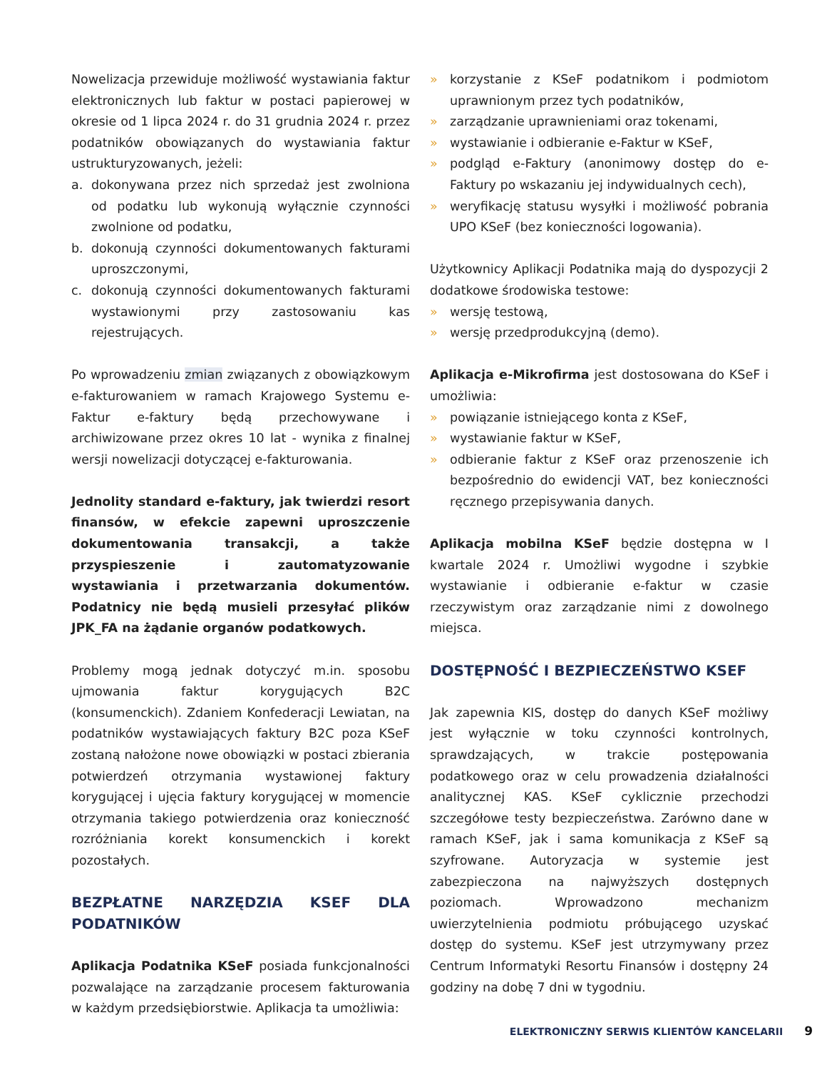Nowelizacja przewiduje możliwość wystawiania faktur elektronicznych lub faktur w postaci papierowej w okresie od 1 lipca 2024 r. do 31 grudnia 2024 r. przez podatników obowiązanych do wystawiania faktur ustrukturyzowanych, jeżeli:
a. dokonywana przez nich sprzedaż jest zwolniona od podatku lub wykonują wyłącznie czynności zwolnione od podatku,
b. dokonują czynności dokumentowanych fakturami uproszczonymi,
c. dokonują czynności dokumentowanych fakturami wystawionymi przy zastosowaniu kas rejestrujących.
Po wprowadzeniu zmian związanych z obowiązkowym e-fakturowaniem w ramach Krajowego Systemu e-Faktur e-faktury będą przechowywane i archiwizowane przez okres 10 lat - wynika z finalnej wersji nowelizacji dotyczącej e-fakturowania.
Jednolity standard e-faktury, jak twierdzi resort finansów, w efekcie zapewni uproszczenie dokumentowania transakcji, a także przyspieszenie i zautomatyzowanie wystawiania i przetwarzania dokumentów. Podatnicy nie będą musieli przesyłać plików JPK_FA na żądanie organów podatkowych.
Problemy mogą jednak dotyczyć m.in. sposobu ujmowania faktur korygujących B2C (konsumenckich). Zdaniem Konfederacji Lewiatan, na podatników wystawiających faktury B2C poza KSeF zostaną nałożone nowe obowiązki w postaci zbierania potwierdzeń otrzymania wystawionej faktury korygującej i ujęcia faktury korygującej w momencie otrzymania takiego potwierdzenia oraz konieczność rozróżniania korekt konsumenckich i korekt pozostałych.
BEZPŁATNE NARZĘDZIA KSEF DLA PODATNIKÓW
Aplikacja Podatnika KSeF posiada funkcjonalności pozwalające na zarządzanie procesem fakturowania w każdym przedsiębiorstwie. Aplikacja ta umożliwia:
» korzystanie z KSeF podatnikom i podmiotom uprawnionym przez tych podatników,
» zarządzanie uprawnieniami oraz tokenami,
» wystawianie i odbieranie e-Faktur w KSeF,
» podgląd e-Faktury (anonimowy dostęp do e-Faktury po wskazaniu jej indywidualnych cech),
» weryfikację statusu wysyłki i możliwość pobrania UPO KSeF (bez konieczności logowania).
Użytkownicy Aplikacji Podatnika mają do dyspozycji 2 dodatkowe środowiska testowe:
» wersję testową,
» wersję przedprodukcyjną (demo).
Aplikacja e-Mikrofirma jest dostosowana do KSeF i umożliwia:
» powiązanie istniejącego konta z KSeF,
» wystawianie faktur w KSeF,
» odbieranie faktur z KSeF oraz przenoszenie ich bezpośrednio do ewidencji VAT, bez konieczności ręcznego przepisywania danych.
Aplikacja mobilna KSeF będzie dostępna w I kwartale 2024 r. Umożliwi wygodne i szybkie wystawianie i odbieranie e-faktur w czasie rzeczywistym oraz zarządzanie nimi z dowolnego miejsca.
DOSTĘPNOŚĆ I BEZPIECZEŃSTWO KSEF
Jak zapewnia KIS, dostęp do danych KSeF możliwy jest wyłącznie w toku czynności kontrolnych, sprawdzających, w trakcie postępowania podatkowego oraz w celu prowadzenia działalności analitycznej KAS. KSeF cyklicznie przechodzi szczegółowe testy bezpieczeństwa. Zarówno dane w ramach KSeF, jak i sama komunikacja z KSeF są szyfrowane. Autoryzacja w systemie jest zabezpieczona na najwyższych dostępnych poziomach. Wprowadzono mechanizm uwierzytelnienia podmiotu próbującego uzyskać dostęp do systemu. KSeF jest utrzymywany przez Centrum Informatyki Resortu Finansów i dostępny 24 godziny na dobę 7 dni w tygodniu.
ELEKTRONICZNY SERWIS KLIENTÓW KANCELARII 9